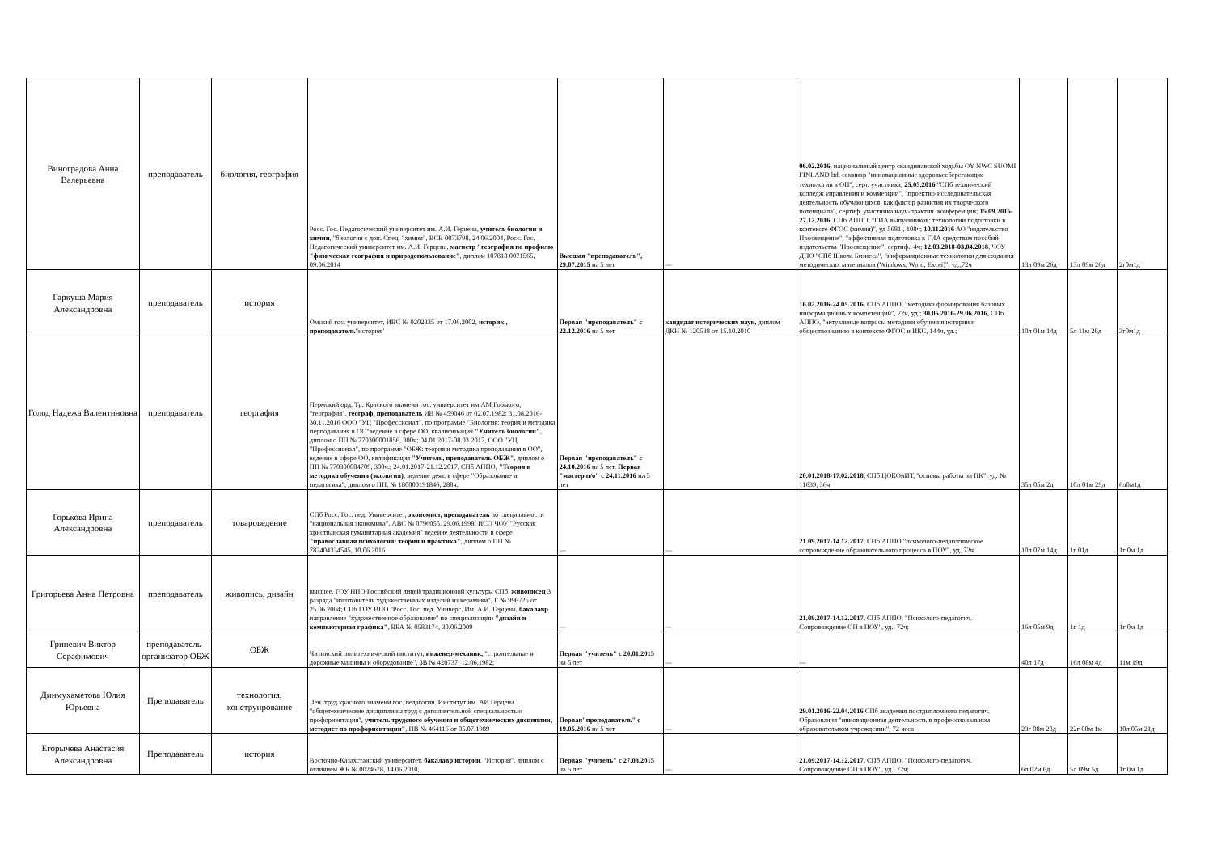| Виноградова Анна Валерьевна | преподаватель | биология, география | Росс. Гос. Педагогический университет им. А.И. Герцена, учитель биологии и химии , "биология с доп. Спец. "химия", ВСВ 0073798, 24.06.2004, Росс. Гос. Педагогический университет им. А.И. Герцена, магистр "география по профилю "физическая география и природопользование" , диплом 107818 0071565, 09.06.2014 | Высшая "преподаватель", 29.07.2015 на 5 лет | — | 06.02.2016, национальный центр скандинавской ходьбы OY NWC SUOMI FINLAND ltd, семинар "инновационные здоровьесберегающие технологии в ОП", серт. участника; 25.05.2016 "СПб технический колледж управления и коммерции", "проектно-исследовательская деятельность обучающихся, как фактор развития их творческого потенциала", сертиф. участника науч-практич. конференции; 15.09.2016-27.12.2016 , СПб АППО, "ГИА выпускников: технологии подготовки в контексте ФГОС (химия)", уд 5681., 108ч; 10.11.2016 АО "издательство Просвещение", "эффективная подготовка к ГИА средствам пособий издательства "Просвещение", сертиф., 4ч; 12.03.2018-03.04.2018 , ЧОУ ДПО "СПб Школа Бизнеса", "информационные технологии для создания методических материалов (Windows, Word, Excei)", уд.,72ч | 13л 09м 26д | 13л 09м 26д | 2г0м1д |
| Гаркуша Мария Александровна | преподаватель | история | Омский гос. университет, ИВС № 0202335 от 17.06.2002, историк , преподаватель "история" | Первая "преподаватель" с 22.12.2016 на 5 лет | кандидат исторических наук, диплом ДКН № 120538 от 15.10.2010 | 16.02.2016-24.05.2016, СПб АППО, "методика формирования базовых информационных компетенций", 72ч, уд.; 30.05.2016-29.06.2016, СПб АППО, "актуальные вопросы методики обучения истории и обществознанию в контексте ФГОС и ИКС, 144ч, уд.; | 10л 01м 14д | 5л 11м 26д | 3г0м1д |
| Голод Надежа Валентиновна | преподаватель | георгафия | Пермский орд. Тр. Красного знамени гос. университет им АМ Горького, "география", географ, преподаватель ИВ № 459046 от 02.07.1982; 31.08.2016-30.11.2016 ООО "УЦ "Профессионал", по программе "Биология: теория и методика перподавания в ОО"ведение в сфере ОО, квалификация "Учитель биологии" , диплом о ПП № 770300001856, 300ч; 04.01.2017-08.03.2017, ООО "УЦ "Профессионал", по программе "ОБЖ: теория и методика преподавания в ОО", ведение в сфере ОО, квлификация "Учитель, преподаватель ОБЖ" , диплом о ПП № 770300004709, 300ч.; 24.01.2017-21.12.2017, СПб АППО, "Теория и методика обучения (экология) , ведение деят. в сфере "Образование и педагогика", диплом о ПП, № 180000191846, 288ч. | Первая "преподаватель" с 24.10.2016 на 5 лет, Первая "мастер п/о" с 24.11.2016 на 5 лет | | 20.01.2018-17.02.2018, СПб ЦОКОиИТ, "основы работы на ПК", уд. № 11639, 36ч | 35л 05м 2д | 10л 01м 29д | 6л0м1д |
| Горькова Ирина Александровна | преподаватель | товароведение | СПб Росс. Гос. пед. Университет, экономист, преподаватель по специальности "национальная экономика", АВС № 0796055, 29.06.1998; ИСО ЧОУ "Русская христианская гуманитарная академия" ведение деятельности в сфере "православная психология: теория и практика" , диплом о ПП № 782404334545, 10.06.2016 | — | — | 21.09.2017-14.12.2017, СПб АППО "психолого-педагогическое сопровождение образовательного процесса в ПОУ", уд, 72ч | 10л 07м 14д | 1г 01д | 1г 0м 1д |
| Григорьева Анна Петровна | преподаватель | живопись, дизайн | высшее, ГОУ НПО Российский лицей традиционной культуры СПб, живописец 3 разряда "изготовитель художественных изделий из керамики", Г № 996725 от 25.06.2004; СПб ГОУ ВПО "Росс. Гос. пед. Универс. Им. А.И. Герцена, бакалавр направление "художественное образование" по специализации "дизайн и компьютерная графика" , ВБА № 0583174, 30.06.2009 | — | — | 21.09.2017-14.12.2017, СПб АППО, "Психолого-педагогич. Сопровождение ОП в ПОУ", уд., 72ч; | 16л 05м 9д | 1г 1д | 1г 0м 1д |
| Гриневич Виктор Серафимович | преподаватель-организатор ОБЖ | ОБЖ | Читинский политехнический институт, инженер-механик, "строительные и дорожные машины и оборудование", ЗВ № 420737, 12.06.1982; | Первая "учитель" с 20.01.2015 на 5 лет | — | — | 40л 17д | 16л 08м 4д | 11м 19д |
| Динмухаметова Юлия Юрьевна | Преподаватель | технология, конструирование | Лен. труд красного знамени гос. педагогич. Институт им. АИ Герцена "общетехнические дисциплины труд с дополнительной специальностью профориентация", учитель трудового обучения и общетехнических дисциплин, методист по профориентации" , ПВ № 464116 от 05.07.1989 | Первая"преподаватель" с 19.05.2016 на 5 лет | — | 29.01.2016-22.04.2016 СПб академия постдипломного педагогич. Образования "инновационная деятельность в профессиональном образовательном учреждении", 72 часа | 23г 08м 28д | 22г 08м 1м | 10л 05м 21д |
| Егорычева Анастасия Александровна | Преподаватель | история | Восточно-Казахстанский университет, бакалавр истории , "История", диплом с отличием ЖБ № 0024678, 14.06.2010, | Первая "учитель" с 27.03.2015 на 5 лет | — | 21.09.2017-14.12.2017, СПб АППО, "Психолого-педагогич. Сопровождение ОП в ПОУ", уд., 72ч; | 6л 02м 6д | 5л 09м 5д | 1г 0м 1д |